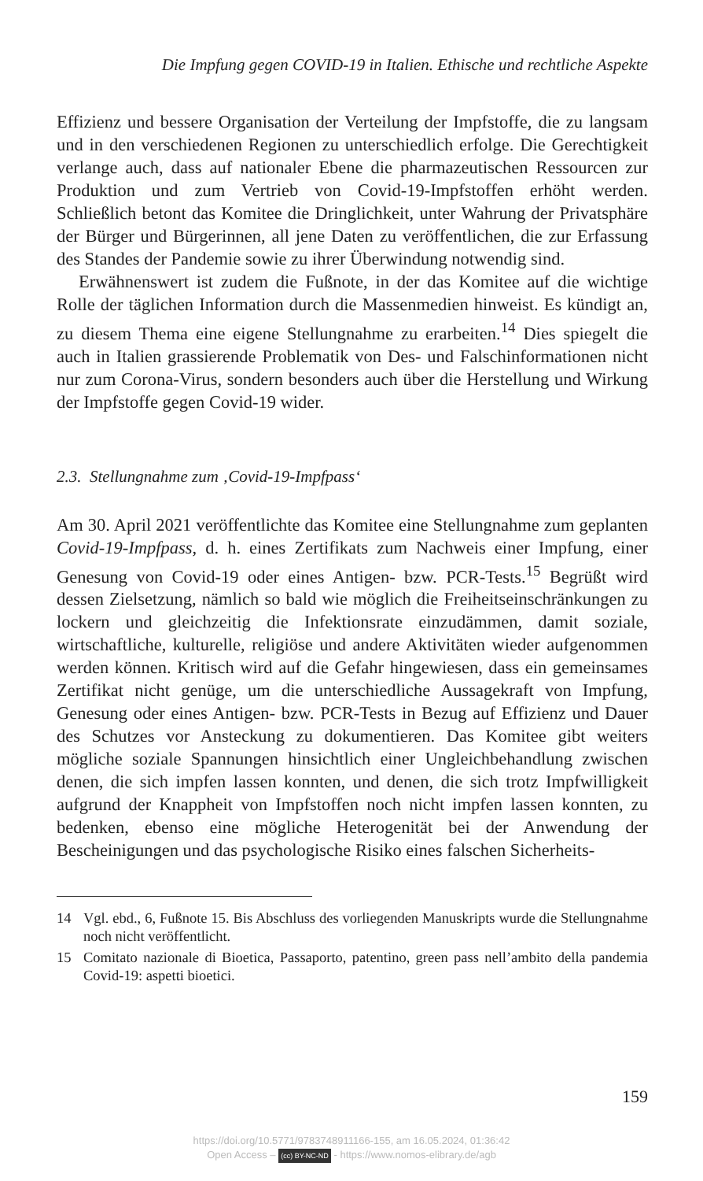Die Impfung gegen COVID-19 in Italien. Ethische und rechtliche Aspekte
Effizienz und bessere Organisation der Verteilung der Impfstoffe, die zu langsam und in den verschiedenen Regionen zu unterschiedlich erfolge. Die Gerechtigkeit verlange auch, dass auf nationaler Ebene die pharmazeutischen Ressourcen zur Produktion und zum Vertrieb von Covid-19-Impfstoffen erhöht werden. Schließlich betont das Komitee die Dringlichkeit, unter Wahrung der Privatsphäre der Bürger und Bürgerinnen, all jene Daten zu veröffentlichen, die zur Erfassung des Standes der Pandemie sowie zu ihrer Überwindung notwendig sind.
Erwähnenswert ist zudem die Fußnote, in der das Komitee auf die wichtige Rolle der täglichen Information durch die Massenmedien hinweist. Es kündigt an, zu diesem Thema eine eigene Stellungnahme zu erarbeiten.<sup>14</sup> Dies spiegelt die auch in Italien grassierende Problematik von Des- und Falschinformationen nicht nur zum Corona-Virus, sondern besonders auch über die Herstellung und Wirkung der Impfstoffe gegen Covid-19 wider.
2.3. Stellungnahme zum ‚Covid-19-Impfpass‘
Am 30. April 2021 veröffentlichte das Komitee eine Stellungnahme zum geplanten Covid-19-Impfpass, d. h. eines Zertifikats zum Nachweis einer Impfung, einer Genesung von Covid-19 oder eines Antigen- bzw. PCR-Tests.<sup>15</sup> Begrüßt wird dessen Zielsetzung, nämlich so bald wie möglich die Freiheitseinschränkungen zu lockern und gleichzeitig die Infektionsrate einzudämmen, damit soziale, wirtschaftliche, kulturelle, religiöse und andere Aktivitäten wieder aufgenommen werden können. Kritisch wird auf die Gefahr hingewiesen, dass ein gemeinsames Zertifikat nicht genüge, um die unterschiedliche Aussagekraft von Impfung, Genesung oder eines Antigen- bzw. PCR-Tests in Bezug auf Effizienz und Dauer des Schutzes vor Ansteckung zu dokumentieren. Das Komitee gibt weiters mögliche soziale Spannungen hinsichtlich einer Ungleichbehandlung zwischen denen, die sich impfen lassen konnten, und denen, die sich trotz Impfwilligkeit aufgrund der Knappheit von Impfstoffen noch nicht impfen lassen konnten, zu bedenken, ebenso eine mögliche Heterogenität bei der Anwendung der Bescheinigungen und das psychologische Risiko eines falschen Sicherheits-
14 Vgl. ebd., 6, Fußnote 15. Bis Abschluss des vorliegenden Manuskripts wurde die Stellungnahme noch nicht veröffentlicht.
15 Comitato nazionale di Bioetica, Passaporto, patentino, green pass nell’ambito della pandemia Covid-19: aspetti bioetici.
159
https://doi.org/10.5771/9783748911166-155, am 16.05.2024, 01:36:42
Open Access – (cc) BY-NC-ND - https://www.nomos-elibrary.de/agb